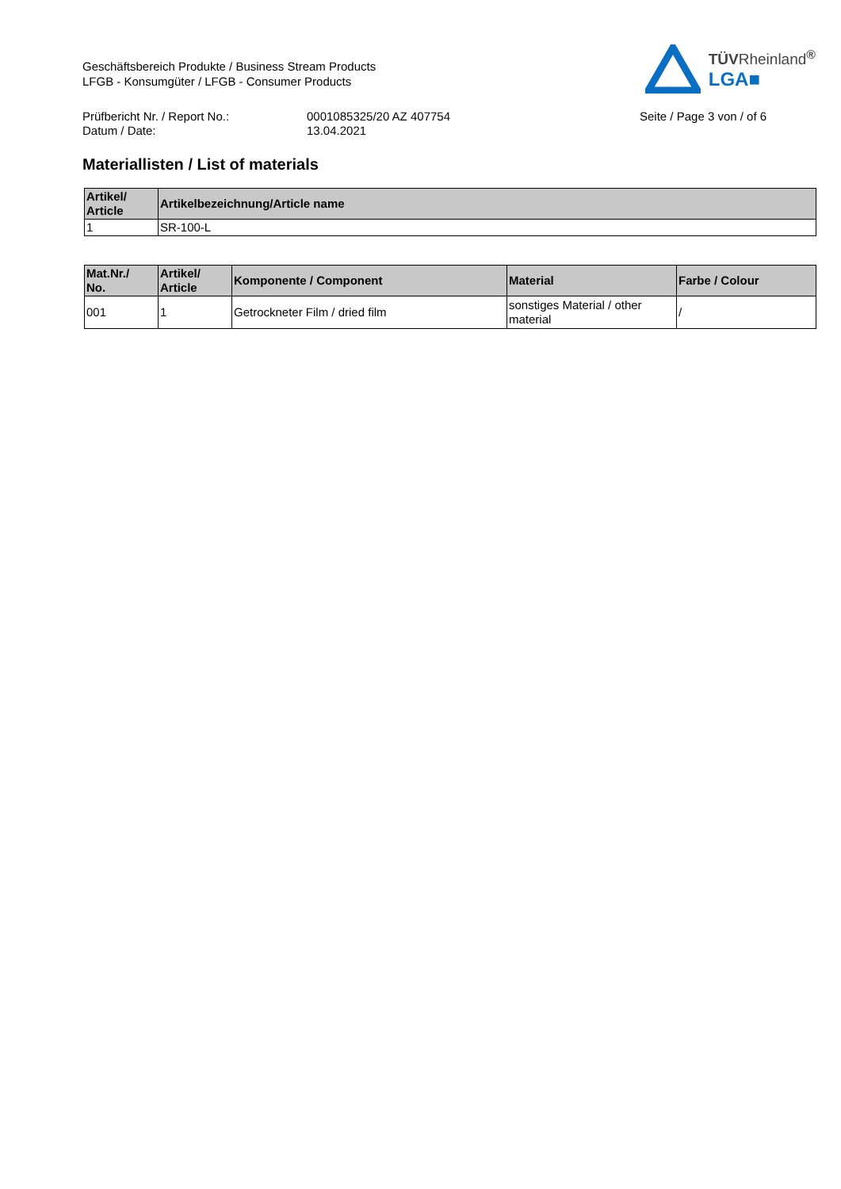Geschäftsbereich Produkte / Business Stream Products
LFGB - Konsumgüter / LFGB - Consumer Products
TÜVRheinland<sup>®</sup>
LGA■
Prüfbericht Nr. / Report No.:
Datum / Date:
0001085325/20 AZ 407754
13.04.2021
Seite / Page 3 von / of 6
Materiallisten / List of materials
| Artikel/ Article | Artikelbezeichnung/Article name |
| --- | --- |
| 1 | SR-100-L |
| Mat.Nr./ No. | Artikel/ Article | Komponente / Component | Material | Farbe / Colour |
| --- | --- | --- | --- | --- |
| 001 | 1 | Getrockneter Film / dried film | sonstiges Material / other material | / |